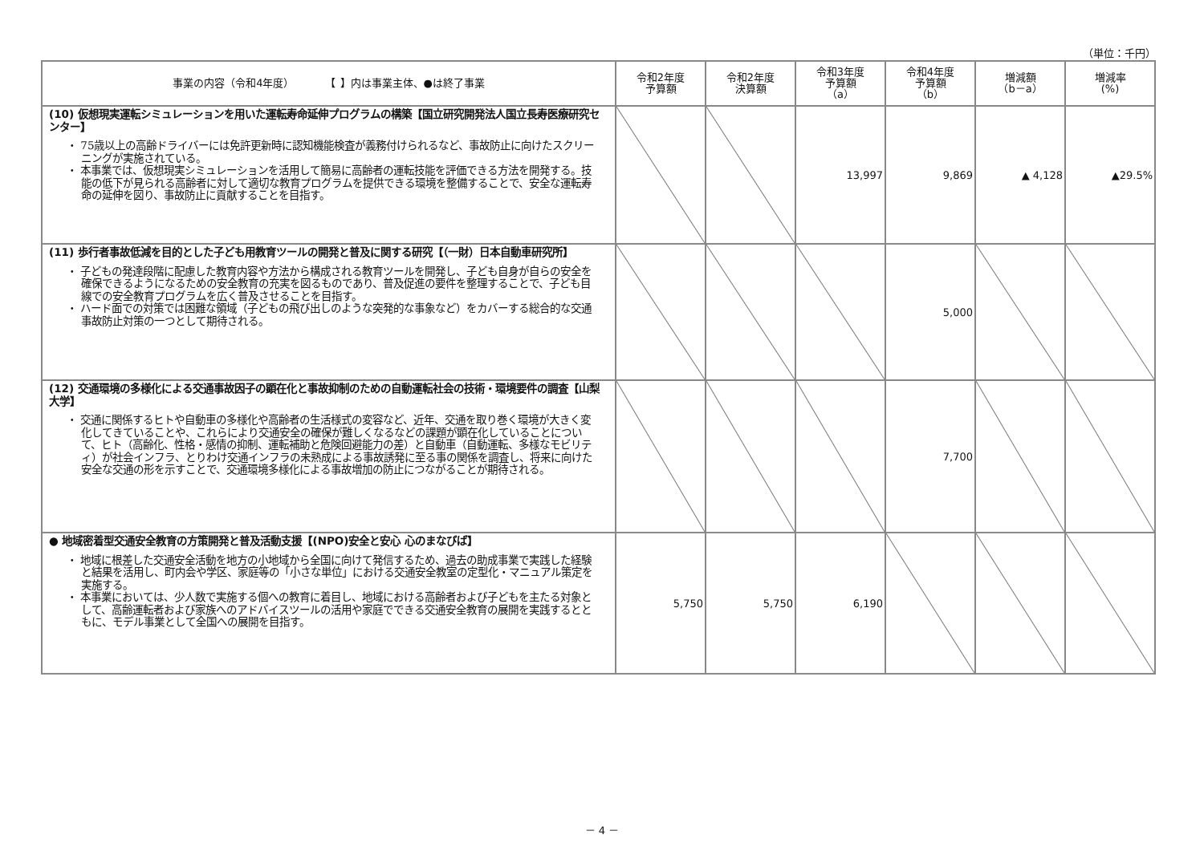（単位：千円）
| 事業の内容（令和4年度） 【 】内は事業主体、●は終了事業 | 令和2年度 予算額 | 令和2年度 決算額 | 令和3年度 予算額 （a） | 令和4年度 予算額 （b） | 増減額 （b－a） | 増減率 (%) |
| --- | --- | --- | --- | --- | --- | --- |
| (10) 仮想現実運転シミュレーションを用いた運転寿命延伸プログラムの構築【国立研究開発法人国立長寿医療研究センター】 ・ 75歳以上の高齢ドライバーには免許更新時に認知機能検査が義務付けられるなど、事故防止に向けたスクリーニングが実施されている。 ・ 本事業では、仮想現実シミュレーションを活用して簡易に高齢者の運転技能を評価できる方法を開発する。技能の低下が見られる高齢者に対して適切な教育プログラムを提供できる環境を整備することで、安全な運転寿命の延伸を図り、事故防止に貢献することを目指す。 | | | 13,997 | 9,869 | ▲ 4,128 | ▲29.5% |
| (11) 歩行者事故低減を目的とした子ども用教育ツールの開発と普及に関する研究【（一財）日本自動車研究所】 ・ 子どもの発達段階に配慮した教育内容や方法から構成される教育ツールを開発し、子ども自身が自らの安全を確保できるようになるための安全教育の充実を図るものであり、普及促進の要件を整理することで、子ども目線での安全教育プログラムを広く普及させることを目指す。 ・ ハード面での対策では困難な領域（子どもの飛び出しのような突発的な事象など）をカバーする総合的な交通事故防止対策の一つとして期待される。 | | | | 5,000 | | |
| (12) 交通環境の多様化による交通事故因子の顕在化と事故抑制のための自動運転社会の技術・環境要件の調査【山梨大学】 ・ 交通に関係するヒトや自動車の多様化や高齢者の生活様式の変容など、近年、交通を取り巻く環境が大きく変化してきていることや、これらにより交通安全の確保が難しくなるなどの課題が顕在化していることについて、ヒト（高齢化、性格・感情の抑制、運転補助と危険回避能力の差）と自動車（自動運転、多様なモビリティ）が社会インフラ、とりわけ交通インフラの未熟成による事故誘発に至る事の関係を調査し、将来に向けた安全な交通の形を示すことで、交通環境多様化による事故増加の防止につながることが期待される。 | | | | 7,700 | | |
| ● 地域密着型交通安全教育の方策開発と普及活動支援【(NPO)安全と安心 心のまなびば】 ・ 地域に根差した交通安全活動を地方の小地域から全国に向けて発信するため、過去の助成事業で実践した経験と結果を活用し、町内会や学区、家庭等の「小さな単位」における交通安全教室の定型化・マニュアル策定を実施する。 ・ 本事業においては、少人数で実施する個への教育に着目し、地域における高齢者および子どもを主たる対象として、高齢運転者および家族へのアドバイスツールの活用や家庭でできる交通安全教育の展開を実践するとともに、モデル事業として全国への展開を目指す。 | 5,750 | 5,750 | 6,190 | | | |
－ 4 －